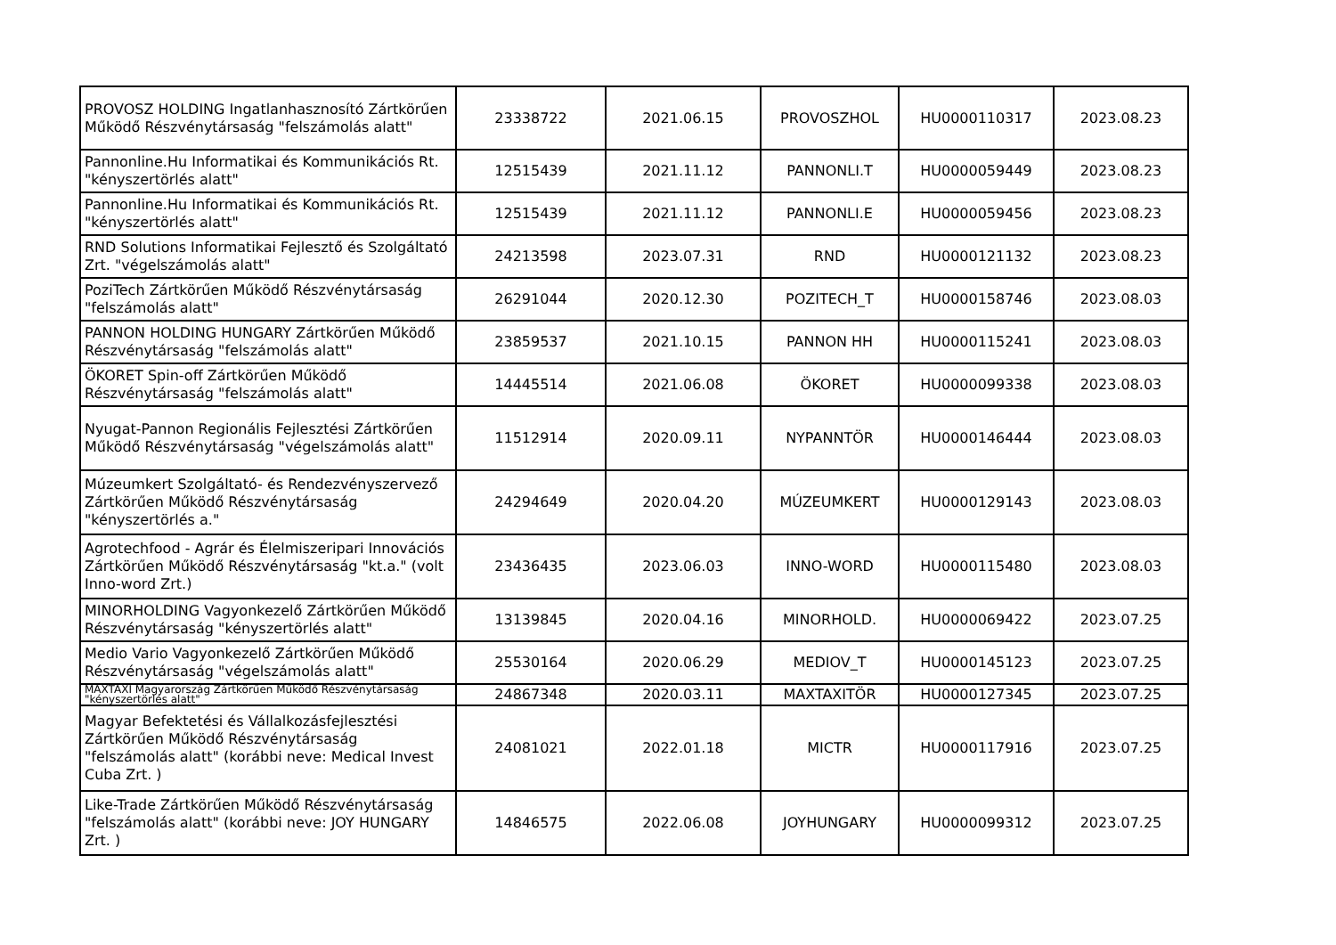| PROVOSZ HOLDING Ingatlanhasznosító Zártkörűen Működő Részvénytársaság "felszámolás alatt" | 23338722 | 2021.06.15 | PROVOSZHOL | HU0000110317 | 2023.08.23 |
| Pannonline.Hu Informatikai és Kommunikációs Rt. "kényszertörlés alatt" | 12515439 | 2021.11.12 | PANNONLI.T | HU0000059449 | 2023.08.23 |
| Pannonline.Hu Informatikai és Kommunikációs Rt. "kényszertörlés alatt" | 12515439 | 2021.11.12 | PANNONLI.E | HU0000059456 | 2023.08.23 |
| RND Solutions Informatikai Fejlesztő és Szolgáltató Zrt. "végelszámolás alatt" | 24213598 | 2023.07.31 | RND | HU0000121132 | 2023.08.23 |
| PoziTech Zártkörűen Működő Részvénytársaság "felszámolás alatt" | 26291044 | 2020.12.30 | POZITECH_T | HU0000158746 | 2023.08.03 |
| PANNON HOLDING HUNGARY Zártkörűen Működő Részvénytársaság "felszámolás alatt" | 23859537 | 2021.10.15 | PANNON HH | HU0000115241 | 2023.08.03 |
| ÖKORET Spin-off Zártkörűen Működő Részvénytársaság "felszámolás alatt" | 14445514 | 2021.06.08 | ÖKORET | HU0000099338 | 2023.08.03 |
| Nyugat-Pannon Regionális Fejlesztési Zártkörűen Működő Részvénytársaság "végelszámolás alatt" | 11512914 | 2020.09.11 | NYPANNTÖR | HU0000146444 | 2023.08.03 |
| Múzeumkert Szolgáltató- és Rendezvényszervező Zártkörűen Működő Részvénytársaság "kényszertörlés a." | 24294649 | 2020.04.20 | MÚZEUMKERT | HU0000129143 | 2023.08.03 |
| Agrotechfood - Agrár és Élelmiszeripari Innovációs Zártkörűen Működő Részvénytársaság "kt.a." (volt Inno-word Zrt.) | 23436435 | 2023.06.03 | INNO-WORD | HU0000115480 | 2023.08.03 |
| MINORHOLDING Vagyonkezelő Zártkörűen Működő Részvénytársaság "kényszertörlés alatt" | 13139845 | 2020.04.16 | MINORHOLD. | HU0000069422 | 2023.07.25 |
| Medio Vario Vagyonkezelő Zártkörűen Működő Részvénytársaság "végelszámolás alatt" | 25530164 | 2020.06.29 | MEDIOV_T | HU0000145123 | 2023.07.25 |
| MAXTAXI Magyarország Zártkörűen Működő Részvénytársaság "kényszertörlés alatt" | 24867348 | 2020.03.11 | MAXTAXITÖR | HU0000127345 | 2023.07.25 |
| Magyar Befektetési és Vállalkozásfejlesztési Zártkörűen Működő Részvénytársaság "felszámolás alatt" (korábbi neve: Medical Invest Cuba Zrt. ) | 24081021 | 2022.01.18 | MICTR | HU0000117916 | 2023.07.25 |
| Like-Trade Zártkörűen Működő Részvénytársaság "felszámolás alatt" (korábbi neve: JOY HUNGARY Zrt. ) | 14846575 | 2022.06.08 | JOYHUNGARY | HU0000099312 | 2023.07.25 |